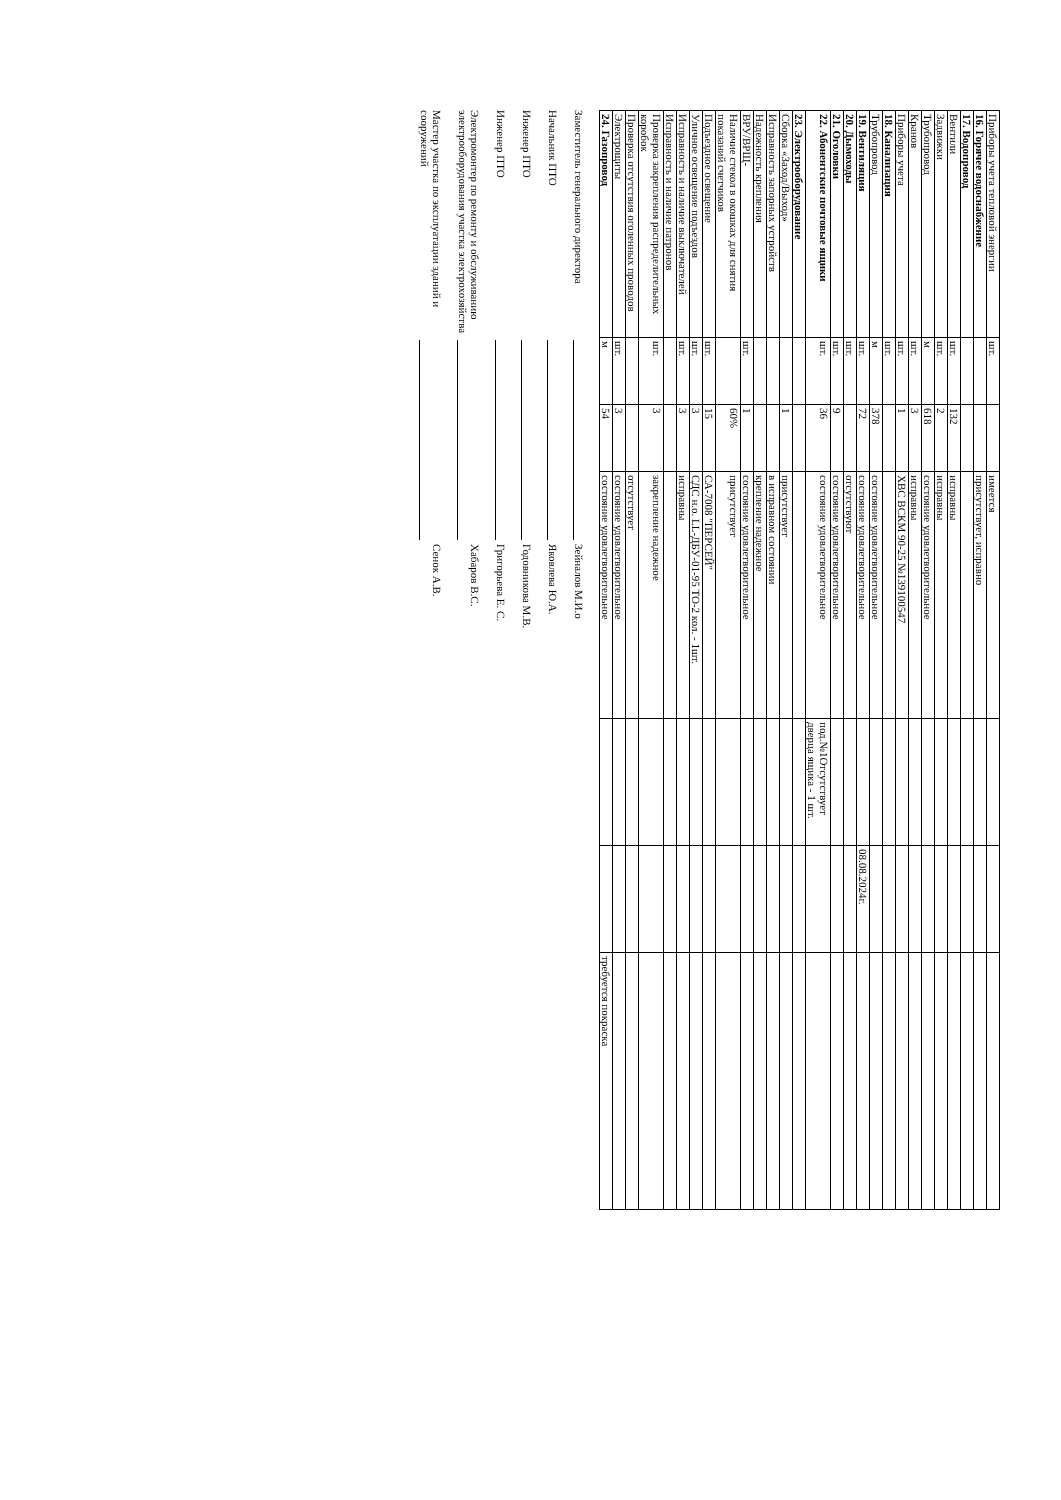| Приборы учета тепловой энергии | шт. | | имеется | | | |
| 16. Горячее водоснабжение | | | присутствует, исправно | | | |
| 17. Водопровод | | | | | | |
| Вентили | шт. | 132 | исправны | | | |
| Задвижки | шт. | 2 | исправны | | | |
| Трубопровод | м | 618 | состояние удовлетворительное | | | |
| Кранов | шт. | 3 | исправны | | | |
| Приборы учета | шт. | 1 | ХВС ВСКМ 90-25 №139100547 | | | |
| 18. Канализация | шт. | | | | | |
| Трубопровод | м | 378 | состояние удовлетворительное | | | |
| 19. Вентиляция | шт. | 72 | состояние удовлетворительное | | 08.08.2024г. | |
| 20. Дымоходы | шт. | | отсутствуют | | | |
| 21. Оголовки | шт. | 9 | состояние удовлетворительное | | | |
| 22. Абонентские почтовые ящики | шт. | 36 | состояние удовлетворительное | под.№1Отсутствует дверца ящика - 1 шт. | | |
| 23. Электрооборудование | | | | | | |
| Сборка «Заход/Выход» | | 1 | присутствует | | | |
| Исправность запорных устройств | | | в исправном состоянии | | | |
| Надежность крепления | | | крепление надежное | | | |
| ВРУ/ВРЩ- | шт. | 1 | состояние удовлетворительное | | | |
| Наличие стекол в окошках для снятия показаний счетчиков | | 60% | присутствует | | | |
| Подъездное освещение | шт. | 15 | СА-7008 "ПЕРСЕЙ" | | | |
| Уличное освещение подъездов | шт. | 3 | СДС н.о. LL-ДБУ-01-95 ТО-2 кол. - 1шт. | | | |
| Исправность и наличие выключателей | шт. | 3 | исправны | | | |
| Исправность и наличие патронов | | | | | | |
| Проверка закрепления распределительных коробок | шт. | 3 | закрепление надежное | | | |
| Проверка отсутствия оголенных проводов | | | отсутствует | | | |
| Электрощиты | шт. | 3 | состояние удовлетворительное | | | |
| 24. Газопровод | м | 54 | состояние удовлетворительное | | | требуется покраска |
Заместитель генерального директора Зейналов М.И.о
Начальник ПТО Яковлева Ю.А.
Инженер ПТО Годовникова М.В.
Инженер ПТО Григорьева Е. С.
Электромонтер по ремонту и обслуживанию электрооборудования участка электрохозяйства Хабаров В.С.
Мастер участка по эксплуатации зданий и сооружений Сенок А.В.